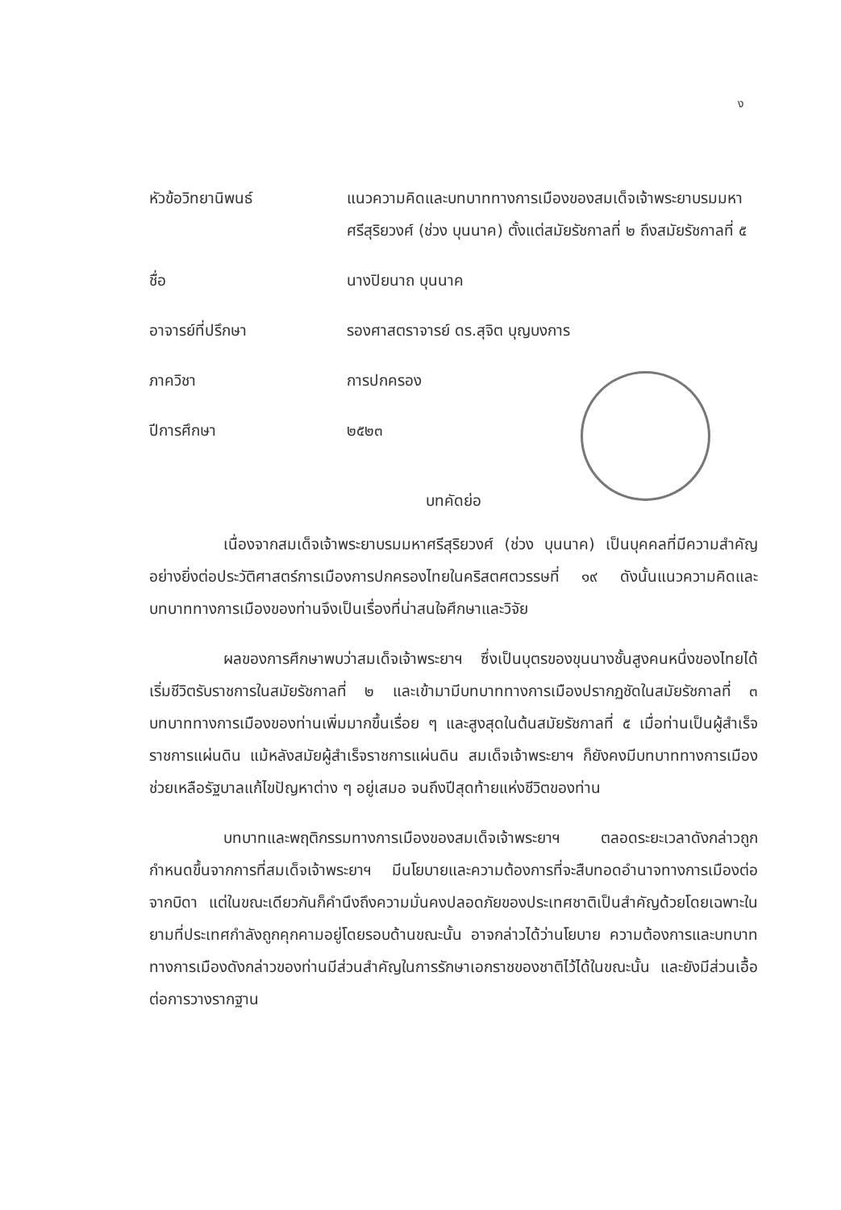ง
| หัวข้อวิทยานิพนธ์ | แนวความคิดและบทบาททางการเมืองของสมเด็จเจ้าพระยาบรมมหาศรีสุริยวงศ์ (ช่วง บุนนาค) ตั้งแต่สมัยรัชกาลที่ ๒ ถึงสมัยรัชกาลที่ ๕ |
| ชื่อ | นางปิยนาถ บุนนาค |
| อาจารย์ที่ปรึกษา | รองศาสตราจารย์ ดร.สุจิต บุญบงการ |
| ภาควิชา | การปกครอง |
| ปีการศึกษา | ๒๕๒๓ |
บทคัดย่อ
เนื่องจากสมเด็จเจ้าพระยาบรมมหาศรีสุริยวงศ์ (ช่วง บุนนาค) เป็นบุคคลที่มีความสำคัญอย่างยิ่งต่อประวัติศาสตร์การเมืองการปกครองไทยในคริสตศตวรรษที่ ๑๙ ดังนั้นแนวความคิดและบทบาททางการเมืองของท่านจึงเป็นเรื่องที่น่าสนใจศึกษาและวิจัย
ผลของการศึกษาพบว่าสมเด็จเจ้าพระยาฯ ซึ่งเป็นบุตรของขุนนางชั้นสูงคนหนึ่งของไทยได้เริ่มชีวิตรับราชการในสมัยรัชกาลที่ ๒ และเข้ามามีบทบาททางการเมืองปรากฏชัดในสมัยรัชกาลที่ ๓ บทบาททางการเมืองของท่านเพิ่มมากขึ้นเรื่อย ๆ และสูงสุดในต้นสมัยรัชกาลที่ ๕ เมื่อท่านเป็นผู้สำเร็จราชการแผ่นดิน แม้หลังสมัยผู้สำเร็จราชการแผ่นดิน สมเด็จเจ้าพระยาฯ ก็ยังคงมีบทบาททางการเมืองช่วยเหลือรัฐบาลแก้ไขปัญหาต่าง ๆ อยู่เสมอ จนถึงปีสุดท้ายแห่งชีวิตของท่าน
บทบาทและพฤติกรรมทางการเมืองของสมเด็จเจ้าพระยาฯ ตลอดระยะเวลาดังกล่าวถูกกำหนดขึ้นจากการที่สมเด็จเจ้าพระยาฯ มีนโยบายและความต้องการที่จะสืบทอดอำนาจทางการเมืองต่อจากบิดา แต่ในขณะเดียวกันก็คำนึงถึงความมั่นคงปลอดภัยของประเทศชาติเป็นสำคัญด้วยโดยเฉพาะในยามที่ประเทศกำลังถูกคุกคามอยู่โดยรอบด้านขณะนั้น อาจกล่าวได้ว่านโยบาย ความต้องการและบทบาททางการเมืองดังกล่าวของท่านมีส่วนสำคัญในการรักษาเอกราชของชาติไว้ได้ในขณะนั้น และยังมีส่วนเอื้อต่อการวางรากฐาน